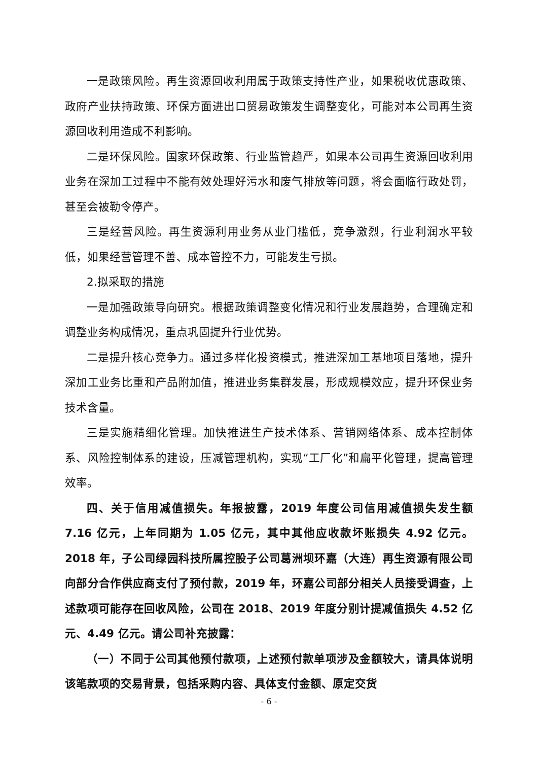一是政策风险。再生资源回收利用属于政策支持性产业，如果税收优惠政策、政府产业扶持政策、环保方面进出口贸易政策发生调整变化，可能对本公司再生资源回收利用造成不利影响。
二是环保风险。国家环保政策、行业监管趋严，如果本公司再生资源回收利用业务在深加工过程中不能有效处理好污水和废气排放等问题，将会面临行政处罚，甚至会被勒令停产。
三是经营风险。再生资源利用业务从业门槛低，竞争激烈，行业利润水平较低，如果经营管理不善、成本管控不力，可能发生亏损。
2.拟采取的措施
一是加强政策导向研究。根据政策调整变化情况和行业发展趋势，合理确定和调整业务构成情况，重点巩固提升行业优势。
二是提升核心竞争力。通过多样化投资模式，推进深加工基地项目落地，提升深加工业务比重和产品附加值，推进业务集群发展，形成规模效应，提升环保业务技术含量。
三是实施精细化管理。加快推进生产技术体系、营销网络体系、成本控制体系、风险控制体系的建设，压减管理机构，实现“工厂化”和扁平化管理，提高管理效率。
四、关于信用减值损失。年报披露，2019 年度公司信用减值损失发生额 7.16 亿元，上年同期为 1.05 亿元，其中其他应收款坏账损失 4.92 亿元。2018 年，子公司绿园科技所属控股子公司葛洲坝环嘉（大连）再生资源有限公司向部分合作供应商支付了预付款，2019 年，环嘉公司部分相关人员接受调查，上述款项可能存在回收风险，公司在 2018、2019 年度分别计提减值损失 4.52 亿元、4.49 亿元。请公司补充披露：
（一）不同于公司其他预付款项，上述预付款单项涉及金额较大，请具体说明该笔款项的交易背景，包括采购内容、具体支付金额、原定交货
- 6 -